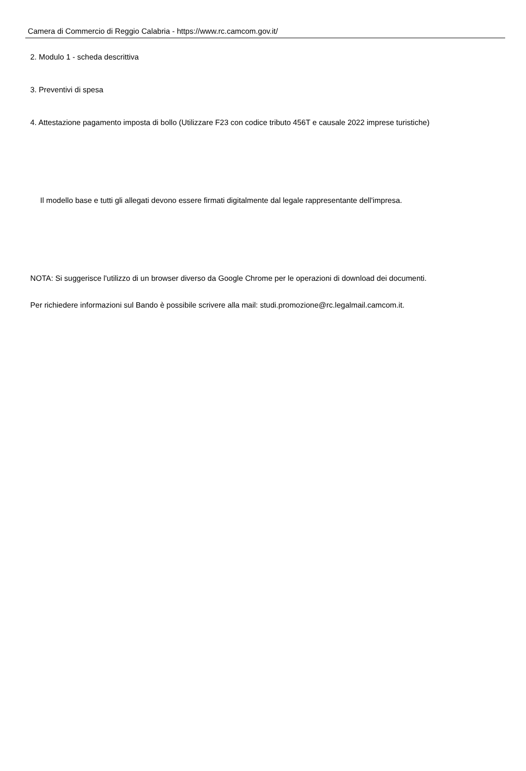Camera di Commercio di Reggio Calabria - https://www.rc.camcom.gov.it/
2. Modulo 1 - scheda descrittiva
3. Preventivi di spesa
4. Attestazione pagamento imposta di bollo (Utilizzare F23 con codice tributo 456T e causale 2022 imprese turistiche)
Il modello base e tutti gli allegati devono essere firmati digitalmente dal legale rappresentante dell'impresa.
NOTA: Si suggerisce l'utilizzo di un browser diverso da Google Chrome per le operazioni di download dei documenti.
Per richiedere informazioni sul Bando è possibile scrivere alla mail: studi.promozione@rc.legalmail.camcom.it.